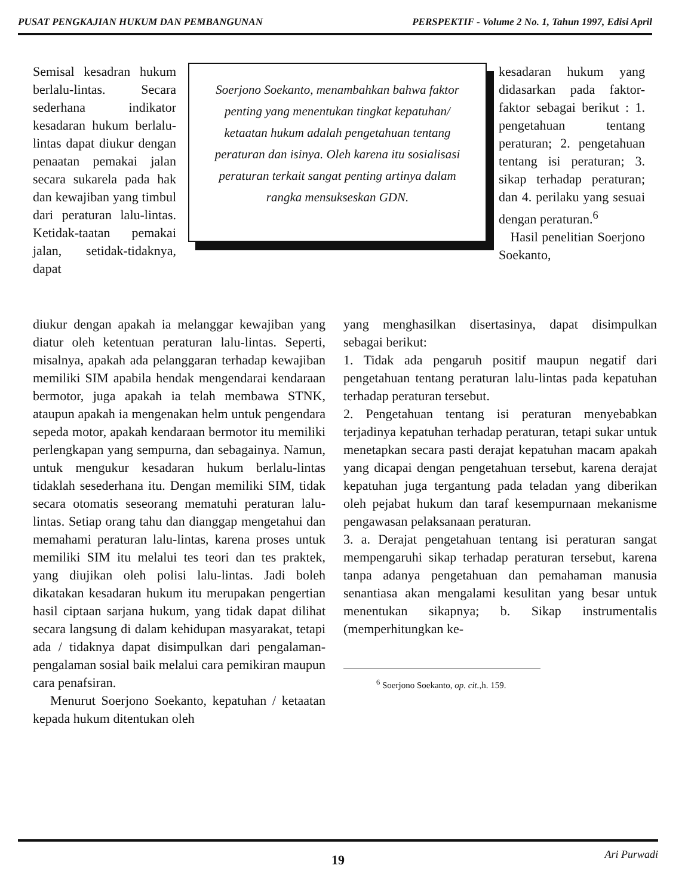PUSAT PENGKAJIAN HUKUM DAN PEMBANGUNAN PERSPEKTIF - Volume 2 No. 1, Tahun 1997, Edisi April
Semisal kesadran hukum berlalu-lintas. Secara sederhana indikator kesadaran hukum berlalu-lintas dapat diukur dengan penaatan pemakai jalan secara sukarela pada hak dan kewajiban yang timbul dari peraturan lalu-lintas. Ketidak-taatan pemakai jalan, setidak-tidaknya, dapat
Soerjono Soekanto, menambahkan bahwa faktor penting yang menentukan tingkat kepatuhan/ ketaatan hukum adalah pengetahuan tentang peraturan dan isinya. Oleh karena itu sosialisasi peraturan terkait sangat penting artinya dalam rangka mensukseskan GDN.
kesadaran hukum yang didasarkan pada faktor-faktor sebagai berikut : 1. pengetahuan tentang peraturan; 2. pengetahuan tentang isi peraturan; 3. sikap terhadap peraturan; dan 4. perilaku yang sesuai dengan peraturan.<sup>6</sup>
Hasil penelitian Soerjono Soekanto,
diukur dengan apakah ia melanggar kewajiban yang diatur oleh ketentuan peraturan lalu-lintas. Seperti, misalnya, apakah ada pelanggaran terhadap kewajiban memiliki SIM apabila hendak mengendarai kendaraan bermotor, juga apakah ia telah membawa STNK, ataupun apakah ia mengenakan helm untuk pengendara sepeda motor, apakah kendaraan bermotor itu memiliki perlengkapan yang sempurna, dan sebagainya. Namun, untuk mengukur kesadaran hukum berlalu-lintas tidaklah sesederhana itu. Dengan memiliki SIM, tidak secara otomatis seseorang mematuhi peraturan lalu-lintas. Setiap orang tahu dan dianggap mengetahui dan memahami peraturan lalu-lintas, karena proses untuk memiliki SIM itu melalui tes teori dan tes praktek, yang diujikan oleh polisi lalu-lintas. Jadi boleh dikatakan kesadaran hukum itu merupakan pengertian hasil ciptaan sarjana hukum, yang tidak dapat dilihat secara langsung di dalam kehidupan masyarakat, tetapi ada / tidaknya dapat disimpulkan dari pengalaman-pengalaman sosial baik melalui cara pemikiran maupun cara penafsiran.
Menurut Soerjono Soekanto, kepatuhan / ketaatan kepada hukum ditentukan oleh
yang menghasilkan disertasinya, dapat disimpulkan sebagai berikut:
1. Tidak ada pengaruh positif maupun negatif dari pengetahuan tentang peraturan lalu-lintas pada kepatuhan terhadap peraturan tersebut.
2. Pengetahuan tentang isi peraturan menyebabkan terjadinya kepatuhan terhadap peraturan, tetapi sukar untuk menetapkan secara pasti derajat kepatuhan macam apakah yang dicapai dengan pengetahuan tersebut, karena derajat kepatuhan juga tergantung pada teladan yang diberikan oleh pejabat hukum dan taraf kesempurnaan mekanisme pengawasan pelaksanaan peraturan.
3. a. Derajat pengetahuan tentang isi peraturan sangat mempengaruhi sikap terhadap peraturan tersebut, karena tanpa adanya pengetahuan dan pemahaman manusia senantiasa akan mengalami kesulitan yang besar untuk menentukan sikapnya; b. Sikap instrumentalis (memperhitungkan ke-
<sup>6</sup> Soerjono Soekanto, op. cit.,h. 159.
Ari Purwadi
19